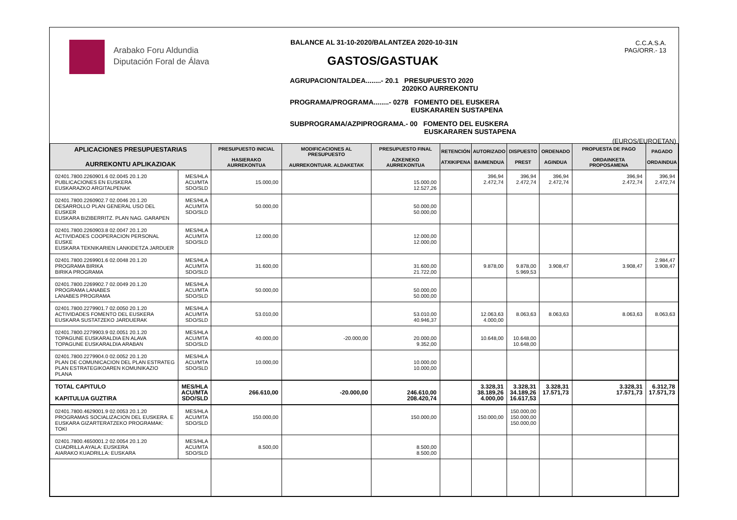Arabako Foru Aldundia
Diputación Foral de Álava
BALANCE AL 31-10-2020/BALANTZEA 2020-10-31N
GASTOS/GASTUAK
AGRUPACION/TALDEA........- 20.1 PRESUPUESTO 2020
2020KO AURREKONTU
PROGRAMA/PROGRAMA........- 0278 FOMENTO DEL EUSKERA
EUSKARAREN SUSTAPENA
SUBPROGRAMA/AZPIPROGRAMA.- 00 FOMENTO DEL EUSKERA
EUSKARAREN SUSTAPENA
C.C.A.S.A.
PAG/ORR.- 13
(EUROS/EUROETAN)
| APLICACIONES PRESUPUESTARIAS AURREKONTU APLIKAZIOAK | | PRESUPUESTO INICIAL HASIERAKO AURREKONTUA | MODIFICACIONES AL PRESUPUESTO AURREKONTUAR. ALDAKETAK | PRESUPUESTO FINAL AZKENEKO AURREKONTUA | RETENCIÓN ATXIKIPENA | AUTORIZADO BAIMENDUA | DISPUESTO PREST | ORDENADO AGINDUA | PROPUESTA DE PAGO ORDAINKETA PROPOSAMENA | PAGADO ORDAINDUA |
| --- | --- | --- | --- | --- | --- | --- | --- | --- | --- | --- |
| 02401.7800.2260901.6 02.0045 20.1.20 PUBLICACIONES EN EUSKERA EUSKARAZKO ARGITALPENAK | MES/HLA ACU/MTA SDO/SLD | 15.000,00 | | 15.000,00 12.527,26 | | 396,94 2.472,74 | 396,94 2.472,74 | 396,94 2.472,74 | 396,94 2.472,74 | 396,94 2.472,74 |
| 02401.7800.2260902.7 02.0046 20.1.20 DESARROLLO PLAN GENERAL USO DEL EUSKER EUSKARA BIZIBERRITZ. PLAN NAG. GARAPEN | MES/HLA ACU/MTA SDO/SLD | 50.000,00 | | 50.000,00 50.000,00 | | | | | | |
| 02401.7800.2260903.8 02.0047 20.1.20 ACTIVIDADES COOPERACION PERSONAL EUSKE EUSKARA TEKNIKARIEN LANKIDETZA JARDUER | MES/HLA ACU/MTA SDO/SLD | 12.000,00 | | 12.000,00 12.000,00 | | | | | | |
| 02401.7800.2269901.6 02.0048 20.1.20 PROGRAMA BIRIKA BIRIKA PROGRAMA | MES/HLA ACU/MTA SDO/SLD | 31.600,00 | | 31.600,00 21.722,00 | | 9.878,00 | 9.878,00 5.969,53 | 3.908,47 | 3.908,47 | 2.984,47 3.908,47 |
| 02401.7800.2269902.7 02.0049 20.1.20 PROGRAMA LANABES LANABES PROGRAMA | MES/HLA ACU/MTA SDO/SLD | 50.000,00 | | 50.000,00 50.000,00 | | | | | | |
| 02401.7800.2279901.7 02.0050 20.1.20 ACTIVIDADES FOMENTO DEL EUSKERA EUSKARA SUSTATZEKO JARDUERAK | MES/HLA ACU/MTA SDO/SLD | 53.010,00 | | 53.010,00 40.946,37 | | 12.063,63 4.000,00 | 8.063,63 | 8.063,63 | 8.063,63 | 8.063,63 |
| 02401.7800.2279903.9 02.0051 20.1.20 TOPAGUNE EUSKARALDIA EN ALAVA TOPAGUNE EUSKARALDIA ARABAN | MES/HLA ACU/MTA SDO/SLD | 40.000,00 | -20.000,00 | 20.000,00 9.352,00 | | 10.648,00 | 10.648,00 10.648,00 | | | |
| 02401.7800.2279904.0 02.0052 20.1.20 PLAN DE COMUNICACION DEL PLAN ESTRATEG PLAN ESTRATEGIKOAREN KOMUNIKAZIO PLANA | MES/HLA ACU/MTA SDO/SLD | 10.000,00 | | 10.000,00 10.000,00 | | | | | | |
| TOTAL CAPITULO KAPITULUA GUZTIRA | MES/HLA ACU/MTA SDO/SLD | 266.610,00 | -20.000,00 | 246.610,00 208.420,74 | | 3.328,31 38.189,26 4.000,00 | 3.328,31 34.189,26 16.617,53 | 3.328,31 17.571,73 | 3.328,31 17.571,73 | 6.312,78 17.571,73 |
| 02401.7800.4629001.9 02.0053 20.1.20 PROGRAMAS SOCIALIZACION DEL EUSKERA. E EUSKARA GIZARTERATZEKO PROGRAMAK: TOKI | MES/HLA ACU/MTA SDO/SLD | 150.000,00 | | 150.000,00 | | 150.000,00 | 150.000,00 150.000,00 150.000,00 | | | |
| 02401.7800.4650001.2 02.0054 20.1.20 CUADRILLA AYALA: EUSKERA AIARAKO KUADRILLA: EUSKARA | MES/HLA ACU/MTA SDO/SLD | 8.500,00 | | 8.500,00 8.500,00 | | | | | | |